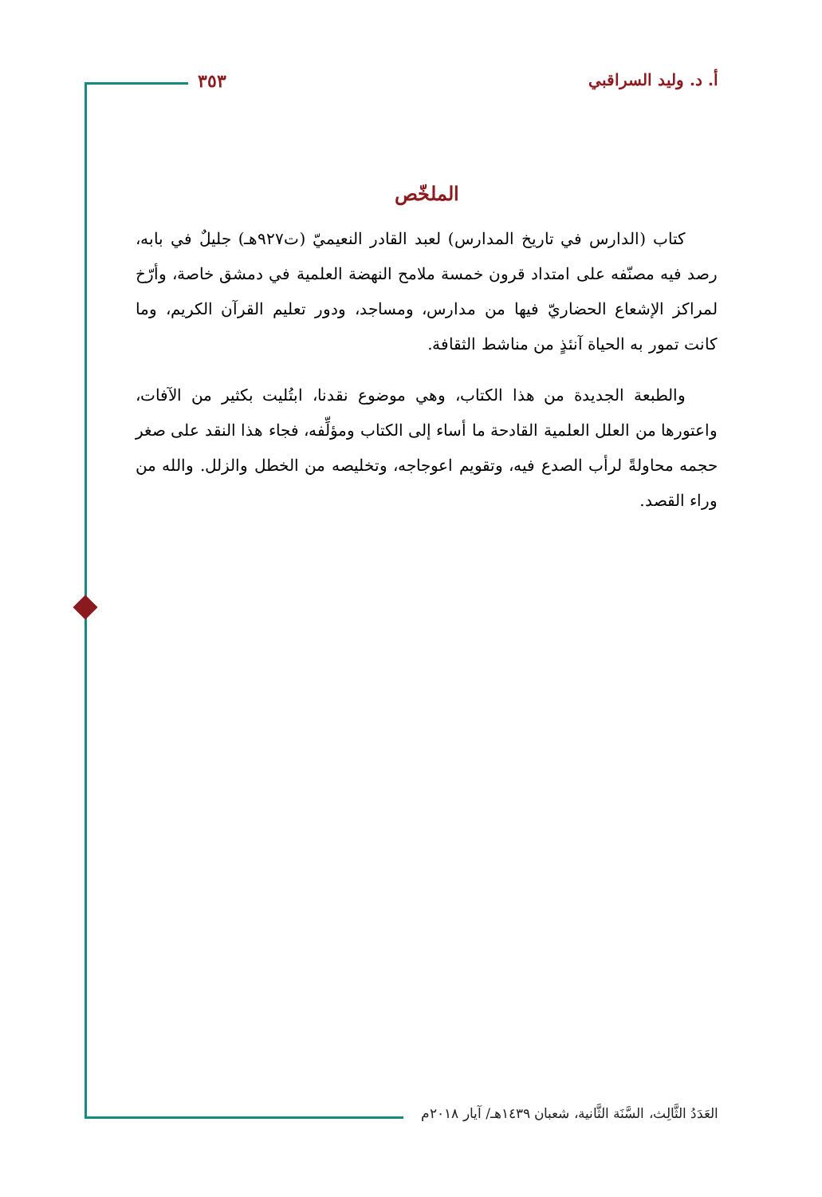أ. د. وليد السراقبي ٣٥٣
الملخّص
كتاب (الدارس في تاريخ المدارس) لعبد القادر النعيميّ (ت٩٢٧هـ) جليلٌ في بابه، رصد فيه مصنّفه على امتداد قرون خمسة ملامح النهضة العلمية في دمشق خاصة، وأرّخ لمراكز الإشعاع الحضاريّ فيها من مدارس، ومساجد، ودور تعليم القرآن الكريم، وما كانت تمور به الحياة آنئذٍ من مناشط الثقافة.
والطبعة الجديدة من هذا الكتاب، وهي موضوع نقدنا، ابتُليت بكثير من الآفات، واعتورها من العلل العلمية القادحة ما أساء إلى الكتاب ومؤلِّفه، فجاء هذا النقد على صغر حجمه محاولةً لرأب الصدع فيه، وتقويم اعوجاجه، وتخليصه من الخطل والزلل. والله من وراء القصد.
العَدَدُ الثَّالِث، السَّنَة الثَّانية، شعبان ١٤٣٩هـ/ آيار ٢٠١٨م